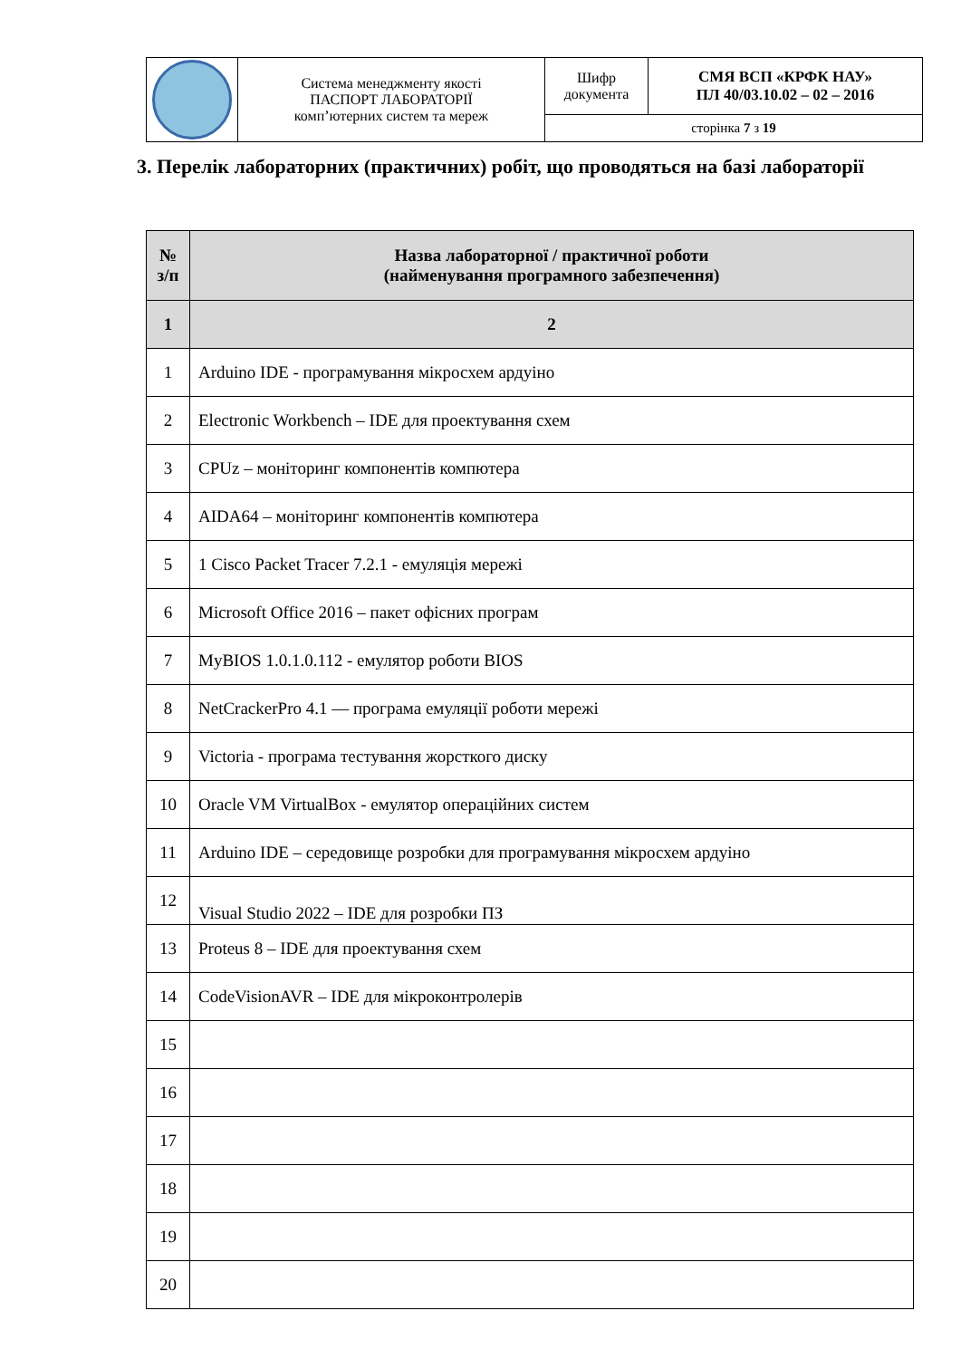| | Система менеджменту якості ПАСПОРТ ЛАБОРАТОРІЇ комп’ютерних систем та мереж | Шифр документа | СМЯ ВСП «КРФК НАУ» ПЛ 40/03.10.02 – 02 – 2016 |
| | | сторінка 7 з 19 | |
3. Перелік лабораторних (практичних) робіт, що проводяться на базі лабораторії
| № з/п | Назва лабораторної / практичної роботи (найменування програмного забезпечення) |
| --- | --- |
| 1 | 2 |
| 1 | Arduino IDE - програмування мікросхем ардуіно |
| 2 | Electronic Workbench – IDE для проектування схем |
| 3 | CPUz – моніторинг компонентів компютера |
| 4 | AIDA64 – моніторинг компонентів компютера |
| 5 | 1 Cisco Packet Tracer 7.2.1 - емуляція мережі |
| 6 | Microsoft Office 2016 – пакет офісних програм |
| 7 | MyBIOS 1.0.1.0.112 - емулятор роботи BIOS |
| 8 | NetCrackerPro 4.1 — програма емуляції роботи мережі |
| 9 | Victoria - програма тестування жорсткого диску |
| 10 | Oracle VM VirtualBox - емулятор операційних систем |
| 11 | Arduino IDE – середовище розробки для програмування мікросхем ардуіно |
| 12 | Visual Studio 2022 – IDE для розробки ПЗ |
| 13 | Proteus 8 – IDE для проектування схем |
| 14 | CodeVisionAVR – IDE для мікроконтролерів |
| 15 | |
| 16 | |
| 17 | |
| 18 | |
| 19 | |
| 20 | |